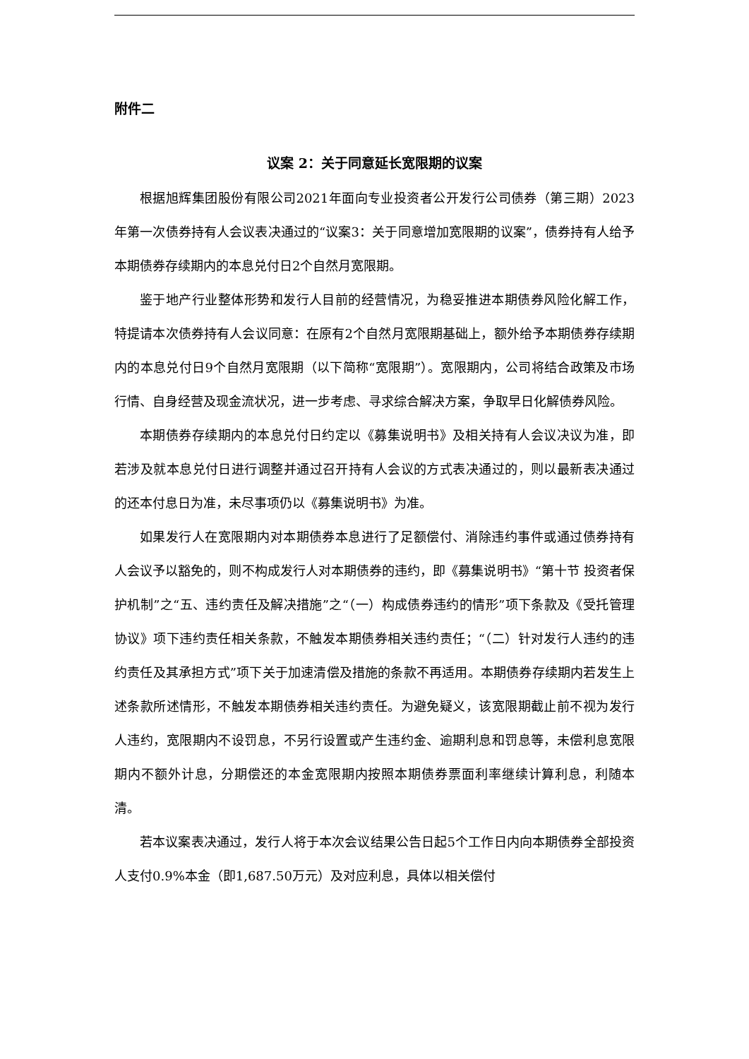附件二
议案 2：关于同意延长宽限期的议案
根据旭辉集团股份有限公司2021年面向专业投资者公开发行公司债券（第三期）2023年第一次债券持有人会议表决通过的“议案3：关于同意增加宽限期的议案”，债券持有人给予本期债券存续期内的本息兑付日2个自然月宽限期。
鉴于地产行业整体形势和发行人目前的经营情况，为稳妥推进本期债券风险化解工作，特提请本次债券持有人会议同意：在原有2个自然月宽限期基础上，额外给予本期债券存续期内的本息兑付日9个自然月宽限期（以下简称“宽限期”）。宽限期内，公司将结合政策及市场行情、自身经营及现金流状况，进一步考虑、寻求综合解决方案，争取早日化解债券风险。
本期债券存续期内的本息兑付日约定以《募集说明书》及相关持有人会议决议为准，即若涉及就本息兑付日进行调整并通过召开持有人会议的方式表决通过的，则以最新表决通过的还本付息日为准，未尽事项仍以《募集说明书》为准。
如果发行人在宽限期内对本期债券本息进行了足额偿付、消除违约事件或通过债券持有人会议予以豁免的，则不构成发行人对本期债券的违约，即《募集说明书》“第十节 投资者保护机制”之“五、违约责任及解决措施”之“（一）构成债券违约的情形”项下条款及《受托管理协议》项下违约责任相关条款，不触发本期债券相关违约责任；“（二）针对发行人违约的违约责任及其承担方式”项下关于加速清偿及措施的条款不再适用。本期债券存续期内若发生上述条款所述情形，不触发本期债券相关违约责任。为避免疑义，该宽限期截止前不视为发行人违约，宽限期内不设罚息，不另行设置或产生违约金、逾期利息和罚息等，未偿利息宽限期内不额外计息，分期偿还的本金宽限期内按照本期债券票面利率继续计算利息，利随本清。
若本议案表决通过，发行人将于本次会议结果公告日起5个工作日内向本期债券全部投资人支付0.9%本金（即1,687.50万元）及对应利息，具体以相关偿付